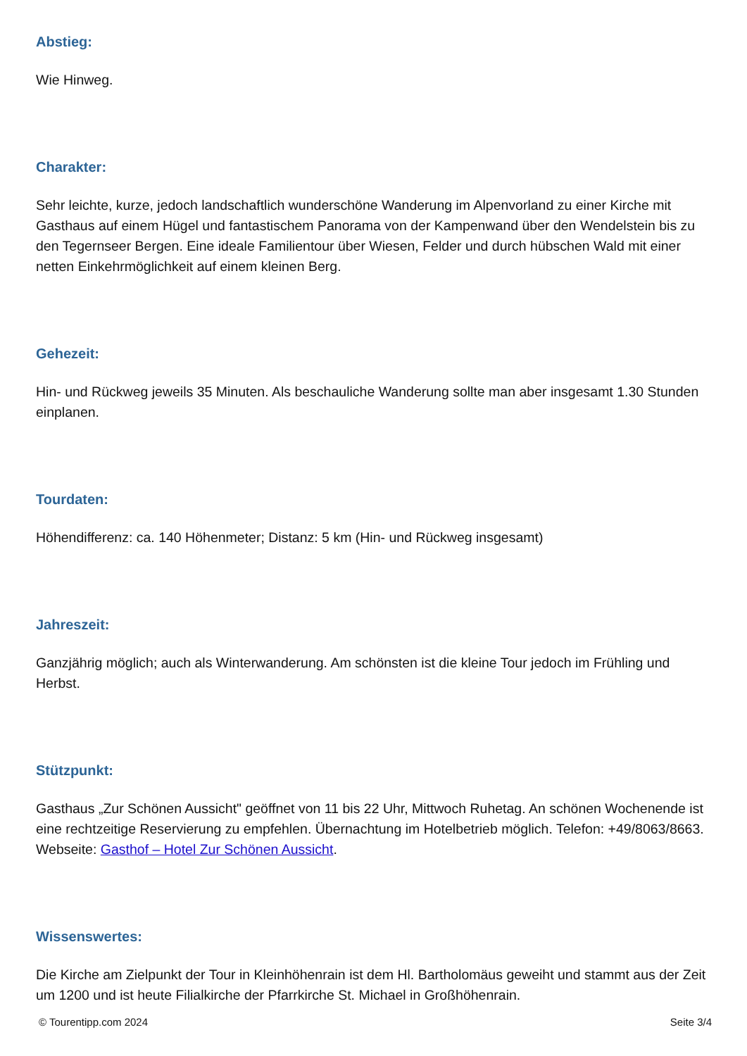Abstieg:
Wie Hinweg.
Charakter:
Sehr leichte, kurze, jedoch landschaftlich wunderschöne Wanderung im Alpenvorland zu einer Kirche mit Gasthaus auf einem Hügel und fantastischem Panorama von der Kampenwand über den Wendelstein bis zu den Tegernseer Bergen. Eine ideale Familientour über Wiesen, Felder und durch hübschen Wald mit einer netten Einkehrmöglichkeit auf einem kleinen Berg.
Gehezeit:
Hin- und Rückweg jeweils 35 Minuten. Als beschauliche Wanderung sollte man aber insgesamt 1.30 Stunden einplanen.
Tourdaten:
Höhendifferenz: ca. 140 Höhenmeter; Distanz: 5 km (Hin- und Rückweg insgesamt)
Jahreszeit:
Ganzjährig möglich; auch als Winterwanderung. Am schönsten ist die kleine Tour jedoch im Frühling und Herbst.
Stützpunkt:
Gasthaus „Zur Schönen Aussicht" geöffnet von 11 bis 22 Uhr, Mittwoch Ruhetag. An schönen Wochenende ist eine rechtzeitige Reservierung zu empfehlen. Übernachtung im Hotelbetrieb möglich. Telefon: +49/8063/8663. Webseite: Gasthof – Hotel Zur Schönen Aussicht.
Wissenswertes:
Die Kirche am Zielpunkt der Tour in Kleinhöhenrain ist dem Hl. Bartholomäus geweiht und stammt aus der Zeit um 1200 und ist heute Filialkirche der Pfarrkirche St. Michael in Großhöhenrain.
© Tourentipp.com 2024 Seite 3/4